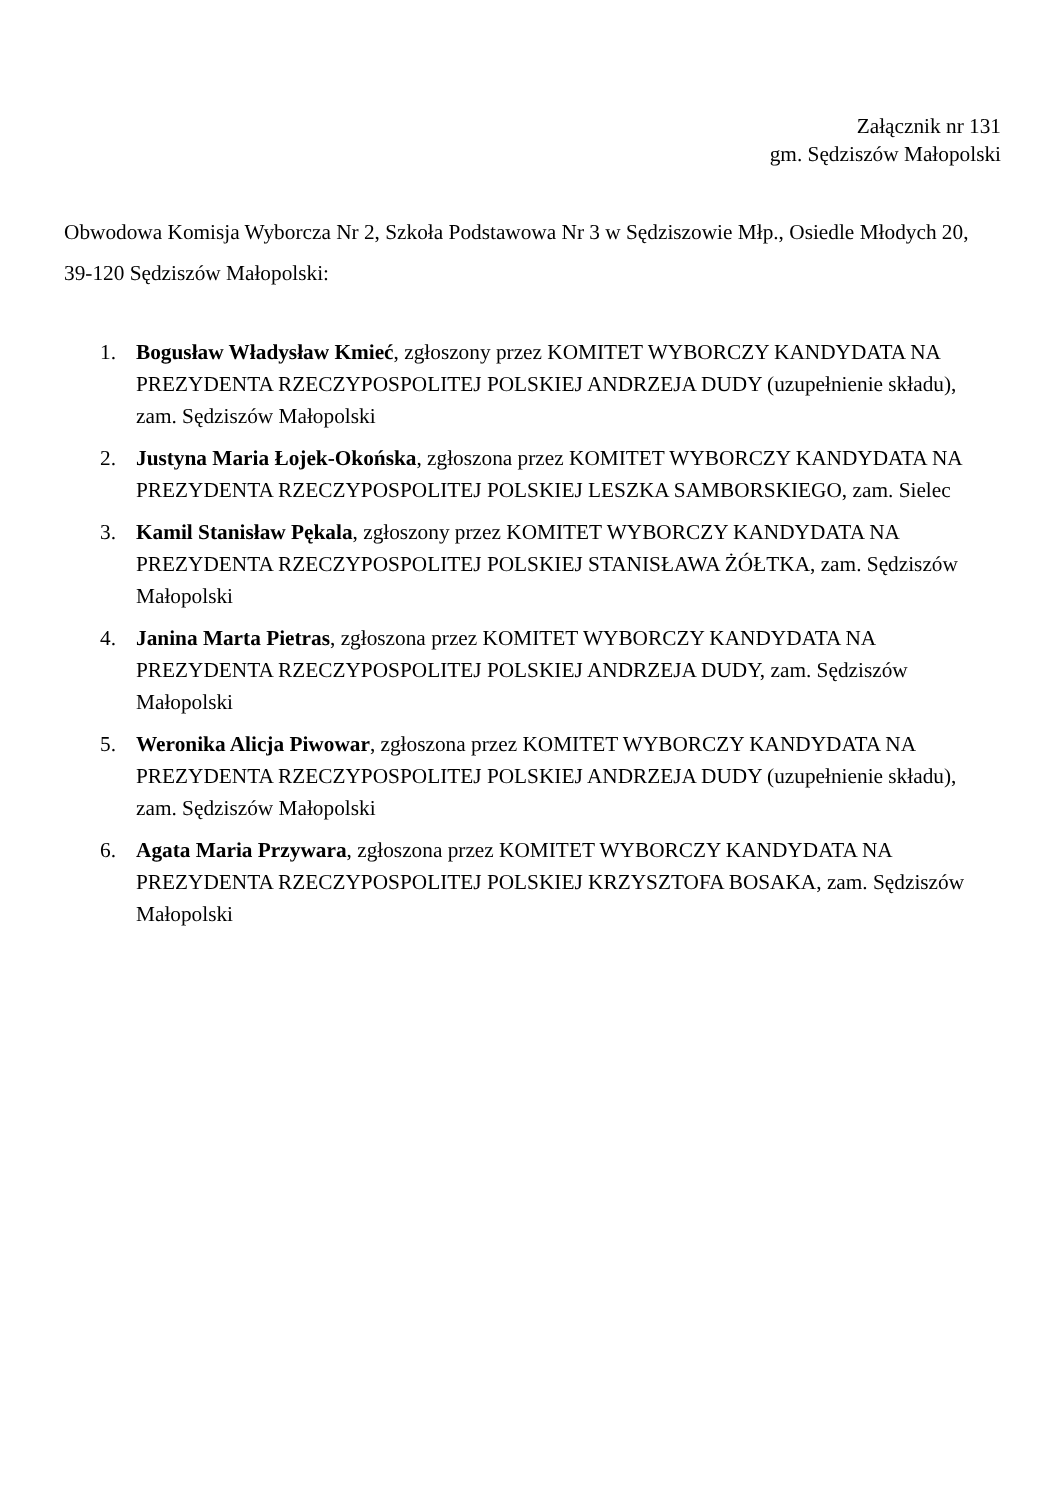Załącznik nr 131
gm. Sędziszów Małopolski
Obwodowa Komisja Wyborcza Nr 2, Szkoła Podstawowa Nr 3 w Sędziszowie Młp., Osiedle Młodych 20, 39-120 Sędziszów Małopolski:
1. Bogusław Władysław Kmieć, zgłoszony przez KOMITET WYBORCZY KANDYDATA NA PREZYDENTA RZECZYPOSPOLITEJ POLSKIEJ ANDRZEJA DUDY (uzupełnienie składu), zam. Sędziszów Małopolski
2. Justyna Maria Łojek-Okońska, zgłoszona przez KOMITET WYBORCZY KANDYDATA NA PREZYDENTA RZECZYPOSPOLITEJ POLSKIEJ LESZKA SAMBORSKIEGO, zam. Sielec
3. Kamil Stanisław Pękala, zgłoszony przez KOMITET WYBORCZY KANDYDATA NA PREZYDENTA RZECZYPOSPOLITEJ POLSKIEJ STANISŁAWA ŻÓŁTKA, zam. Sędziszów Małopolski
4. Janina Marta Pietras, zgłoszona przez KOMITET WYBORCZY KANDYDATA NA PREZYDENTA RZECZYPOSPOLITEJ POLSKIEJ ANDRZEJA DUDY, zam. Sędziszów Małopolski
5. Weronika Alicja Piwowar, zgłoszona przez KOMITET WYBORCZY KANDYDATA NA PREZYDENTA RZECZYPOSPOLITEJ POLSKIEJ ANDRZEJA DUDY (uzupełnienie składu), zam. Sędziszów Małopolski
6. Agata Maria Przywara, zgłoszona przez KOMITET WYBORCZY KANDYDATA NA PREZYDENTA RZECZYPOSPOLITEJ POLSKIEJ KRZYSZTOFA BOSAKA, zam. Sędziszów Małopolski